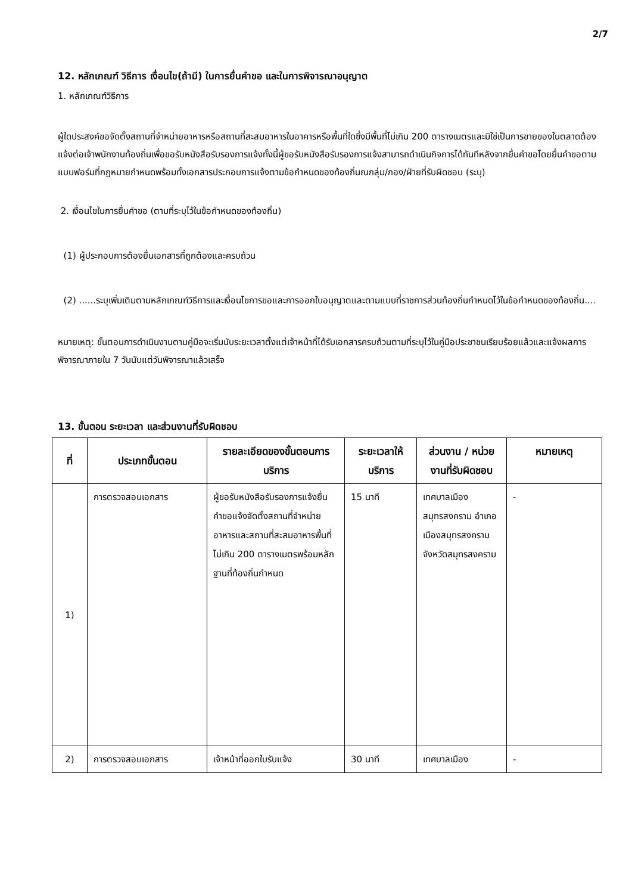2/7
12. หลักเกณฑ์ วิธีการ เงื่อนไข(ถ้ามี) ในการยื่นคำขอ และในการพิจารณาอนุญาต
1. หลักเกณฑ์วิธีการ
ผู้ใดประสงค์ขอจัดตั้งสถานที่จำหน่ายอาหารหรือสถานที่สะสมอาหารในอาคารหรือพื้นที่ใดซึ่งมีพื้นที่ไม่เกิน 200 ตารางเมตรและมิใช่เป็นการขายของในตลาดต้องแจ้งต่อเจ้าพนักงานท้องถิ่นเพื่อขอรับหนังสือรับรองการแจ้งทั้งนี้ผู้ขอรับหนังสือรับรองการแจ้งสามารถดำเนินกิจการได้ทันทีหลังจากยื่นคำขอโดยยื่นคำขอตามแบบฟอร์มที่กฎหมายกำหนดพร้อมทั้งเอกสารประกอบการแจ้งตามข้อกำหนดของท้องถิ่นณกลุ่ม/กอง/ฝ่ายที่รับผิดชอบ (ระบุ)
2. เงื่อนไขในการยื่นคำขอ (ตามที่ระบุไว้ในข้อกำหนดของท้องถิ่น)
(1) ผู้ประกอบการต้องยื่นเอกสารที่ถูกต้องและครบถ้วน
(2) ......ระบุเพิ่มเติมตามหลักเกณฑ์วิธีการและเงื่อนไขการขอและการออกใบอนุญาตและตามแบบที่ราชการส่วนท้องถิ่นกำหนดไว้ในข้อกำหนดของท้องถิ่น....
หมายเหตุ: ขั้นตอนการดำเนินงานตามคู่มือจะเริ่มนับระยะเวลาตั้งแต่เจ้าหน้าที่ได้รับเอกสารครบถ้วนตามที่ระบุไว้ในคู่มือประชาชนเรียบร้อยแล้วและแจ้งผลการพิจารณาภายใน 7 วันนับแต่วันพิจารณาแล้วเสร็จ
13. ขั้นตอน ระยะเวลา และส่วนงานที่รับผิดชอบ
| ที่ | ประเภทขั้นตอน | รายละเอียดของขั้นตอนการบริการ | ระยะเวลาให้บริการ | ส่วนงาน / หน่วยงานที่รับผิดชอบ | หมายเหตุ |
| --- | --- | --- | --- | --- | --- |
| 1) | การตรวจสอบเอกสาร | ผู้ขอรับหนังสือรับรองการแจ้งยื่นคำขอแจ้งจัดตั้งสถานที่จำหน่ายอาหารและสถานที่สะสมอาหารพื้นที่ไม่เกิน 200 ตารางเมตรพร้อมหลักฐานที่ท้องถิ่นกำหนด | 15 นาที | เทศบาลเมืองสมุทรสงคราม อำเภอเมืองสมุทรสงคราม จังหวัดสมุทรสงคราม | - |
| 2) | การตรวจสอบเอกสาร | เจ้าหน้าที่ออกใบรับแจ้ง | 30 นาที | เทศบาลเมือง | - |